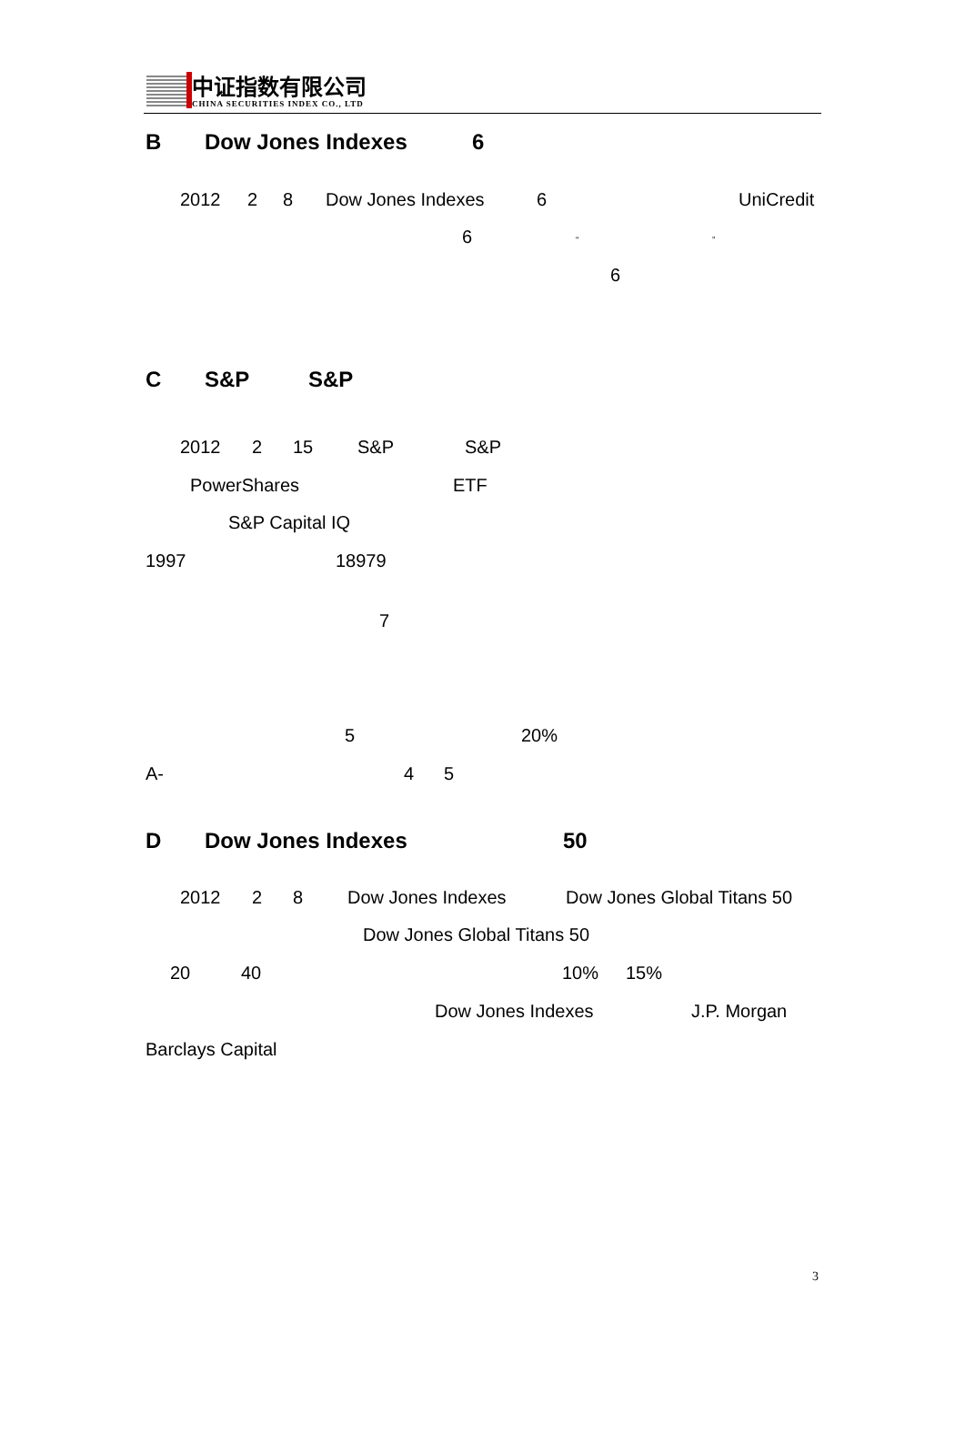中证指数有限公司
CHINA SECURITIES INDEX CO., LTD
B Dow Jones Indexes 6
2012 2 8 Dow Jones Indexes 6 UniCredit
6 “”
6
C S&P S&P
2012 2 15 S&P S&P
PowerShares ETF
S&P Capital IQ
1997 18979
7
5 20%
A- 4 5
D Dow Jones Indexes 50
2012 2 8 Dow Jones Indexes Dow Jones Global Titans 50
Dow Jones Global Titans 50
20 40 10% 15%
Dow Jones Indexes J.P. Morgan
Barclays Capital
3